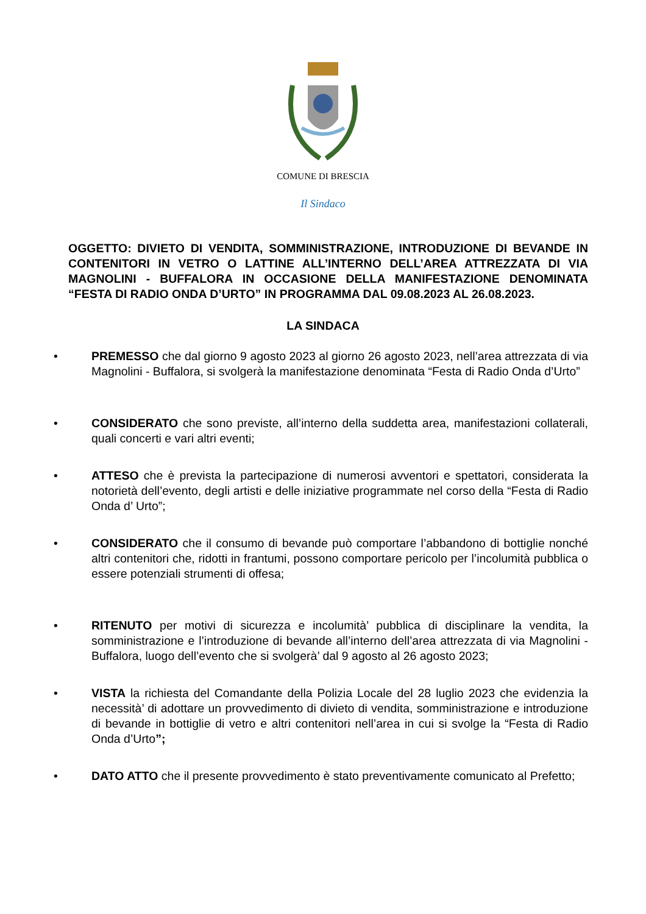COMUNE DI BRESCIA
Il Sindaco
OGGETTO: DIVIETO DI VENDITA, SOMMINISTRAZIONE, INTRODUZIONE DI BEVANDE IN CONTENITORI IN VETRO O LATTINE ALL’INTERNO DELL’AREA ATTREZZATA DI VIA MAGNOLINI - BUFFALORA IN OCCASIONE DELLA MANIFESTAZIONE DENOMINATA “FESTA DI RADIO ONDA D’URTO” IN PROGRAMMA DAL 09.08.2023 AL 26.08.2023.
LA SINDACA
• PREMESSO che dal giorno 9 agosto 2023 al giorno 26 agosto 2023, nell’area attrezzata di via Magnolini - Buffalora, si svolgerà la manifestazione denominata “Festa di Radio Onda d’Urto”
• CONSIDERATO che sono previste, all’interno della suddetta area, manifestazioni collaterali, quali concerti e vari altri eventi;
• ATTESO che è prevista la partecipazione di numerosi avventori e spettatori, considerata la notorietà dell’evento, degli artisti e delle iniziative programmate nel corso della “Festa di Radio Onda d’ Urto”;
• CONSIDERATO che il consumo di bevande può comportare l’abbandono di bottiglie nonché altri contenitori che, ridotti in frantumi, possono comportare pericolo per l’incolumità pubblica o essere potenziali strumenti di offesa;
• RITENUTO per motivi di sicurezza e incolumità’ pubblica di disciplinare la vendita, la somministrazione e l’introduzione di bevande all’interno dell’area attrezzata di via Magnolini - Buffalora, luogo dell’evento che si svolgerà’ dal 9 agosto al 26 agosto 2023;
• VISTA la richiesta del Comandante della Polizia Locale del 28 luglio 2023 che evidenzia la necessità’ di adottare un provvedimento di divieto di vendita, somministrazione e introduzione di bevande in bottiglie di vetro e altri contenitori nell’area in cui si svolge la “Festa di Radio Onda d’Urto”;
• DATO ATTO che il presente provvedimento è stato preventivamente comunicato al Prefetto;